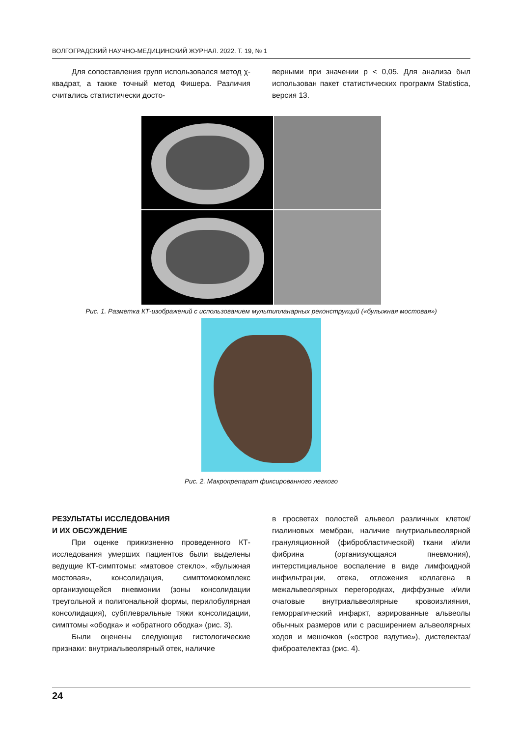ВОЛГОГРАДСКИЙ НАУЧНО-МЕДИЦИНСКИЙ ЖУРНАЛ. 2022. Т. 19, № 1
Для сопоставления групп использовался метод χ-квадрат, а также точный метод Фишера. Различия считались статистически досто-
верными при значении p < 0,05. Для анализа был использован пакет статистических программ Statistica, версия 13.
Рис. 1. Разметка КТ-изображений с использованием мультипланарных реконструкций («булыжная мостовая»)
Рис. 2. Макропрепарат фиксированного легкого
РЕЗУЛЬТАТЫ ИССЛЕДОВАНИЯ
И ИХ ОБСУЖДЕНИЕ
При оценке прижизненно проведенного КТ-исследования умерших пациентов были выделены ведущие КТ-симптомы: «матовое стекло», «булыжная мостовая», консолидация, симптомокомплекс организующейся пневмонии (зоны консолидации треугольной и полигональной формы, перилобулярная консолидация), субплевральные тяжи консолидации, симптомы «ободка» и «обратного ободка» (рис. 3).
Были оценены следующие гистологические признаки: внутриальвеолярный отек, наличие
в просветах полостей альвеол различных клеток/гиалиновых мембран, наличие внутриальвеолярной грануляционной (фибробластической) ткани и/или фибрина (организующаяся пневмония), интерстициальное воспаление в виде лимфоидной инфильтрации, отека, отложения коллагена в межальвеолярных перегородках, диффузные и/или очаговые внутриальвеолярные кровоизлияния, геморрагический инфаркт, аэрированные альвеолы обычных размеров или с расширением альвеолярных ходов и мешочков («острое вздутие»), дистелектаз/фиброателектаз (рис. 4).
24